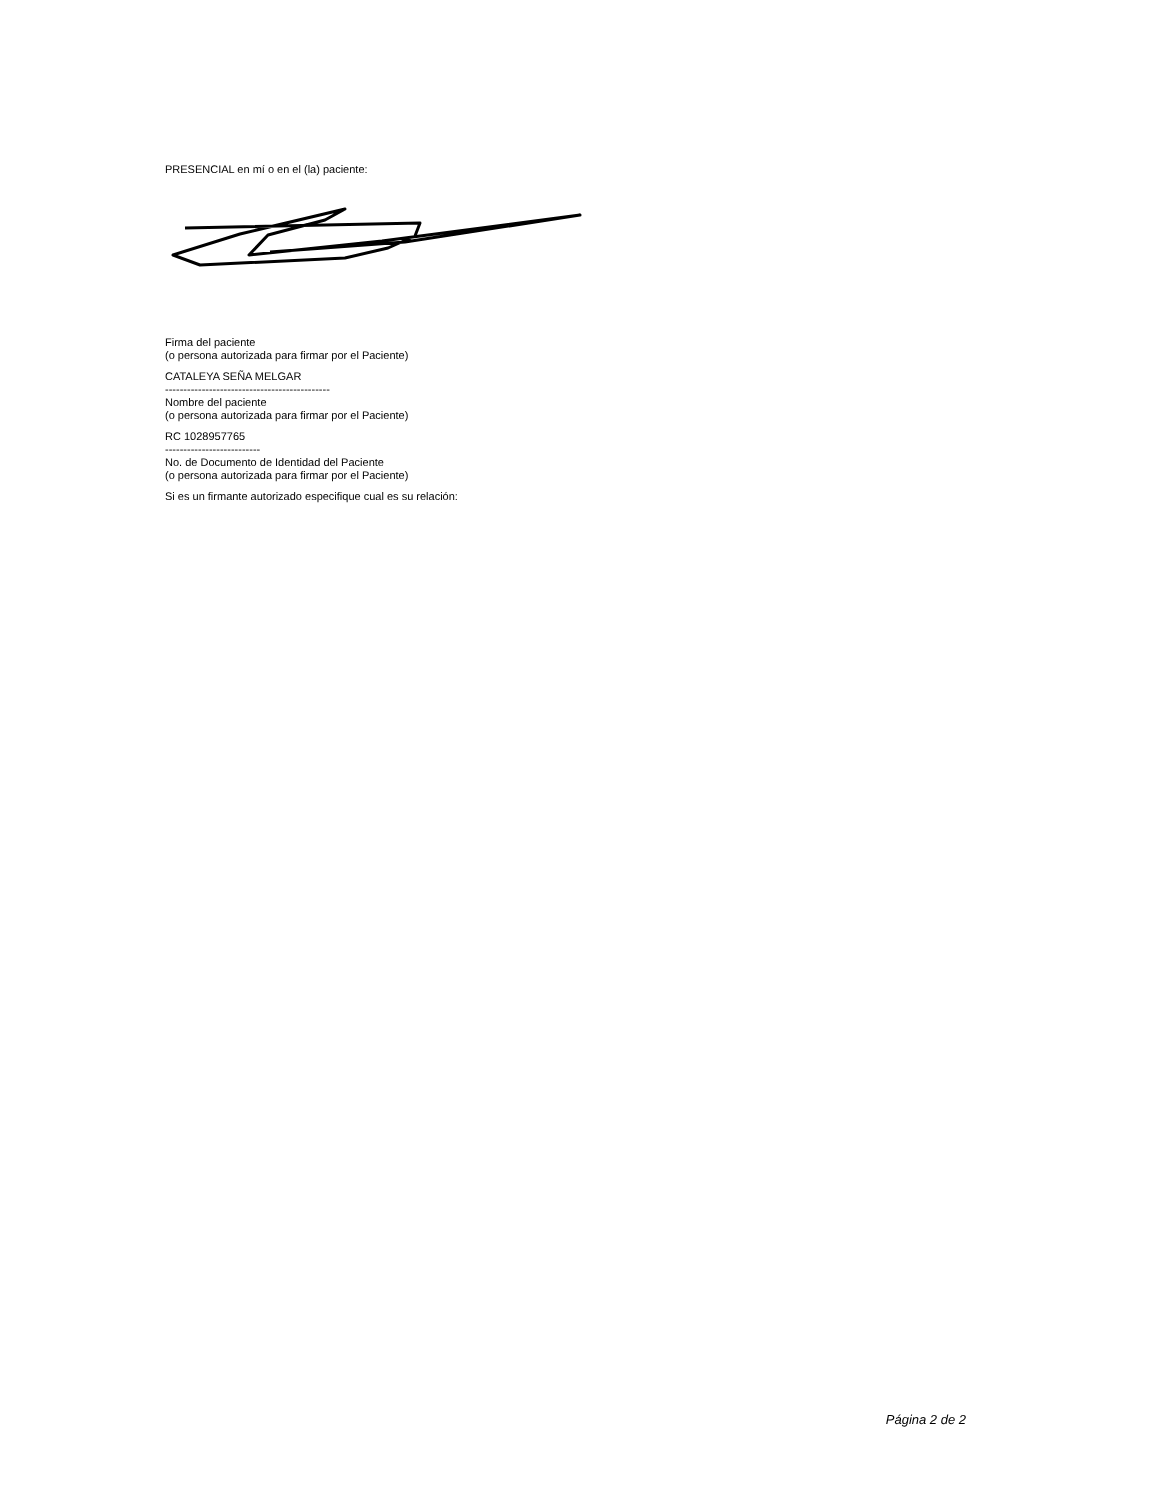PRESENCIAL en mí o en el (la) paciente:
Firma del paciente
(o persona autorizada para firmar por el Paciente)
CATALEYA SEÑA MELGAR
---------------------------------------------
Nombre del paciente
(o persona autorizada para firmar por el Paciente)
RC 1028957765
--------------------------
No. de Documento de Identidad del Paciente
(o persona autorizada para firmar por el Paciente)
Si es un firmante autorizado especifique cual es su relación:
Página 2 de 2